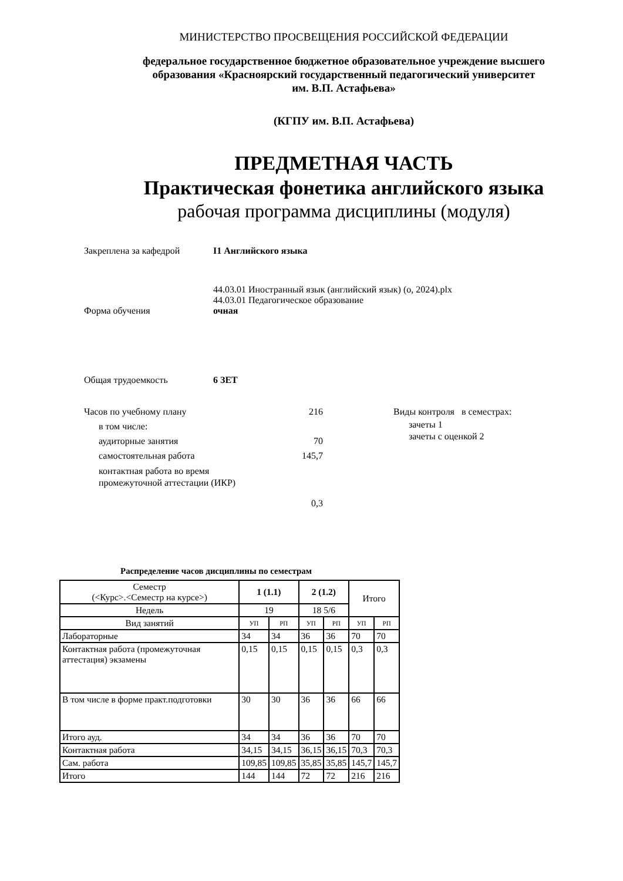МИНИСТЕРСТВО ПРОСВЕЩЕНИЯ РОССИЙСКОЙ ФЕДЕРАЦИИ
федеральное государственное бюджетное образовательное учреждение высшего
образования «Красноярский государственный педагогический университет
им. В.П. Астафьева»
(КГПУ им. В.П. Астафьева)
ПРЕДМЕТНАЯ ЧАСТЬ
Практическая фонетика английского языка
рабочая программа дисциплины (модуля)
Закреплена за кафедрой I1 Английского языка
44.03.01 Иностранный язык (английский язык) (о, 2024).plx
44.03.01 Педагогическое образование
Форма обучения очная
Общая трудоемкость 6 ЗЕТ
Часов по учебному плану 216
в том числе:
аудиторные занятия 70
самостоятельная работа 145,7
контактная работа во время
промежуточной аттестации (ИКР)
0,3
Виды контроля в семестрах:
зачеты 1
зачеты с оценкой 2
Распределение часов дисциплины по семестрам
| Семестр (<Курс>.<Семестр на курсе>) | 1 (1.1) | | 2 (1.2) | | Итого | |
| Недель | 19 | | 18 5/6 | | | |
| Вид занятий | УП | РП | УП | РП | УП | РП |
| Лабораторные | 34 | 34 | 36 | 36 | 70 | 70 |
| Контактная работа (промежуточная аттестация) экзамены | 0,15 | 0,15 | 0,15 | 0,15 | 0,3 | 0,3 |
| В том числе в форме практ.подготовки | 30 | 30 | 36 | 36 | 66 | 66 |
| Итого ауд. | 34 | 34 | 36 | 36 | 70 | 70 |
| Контактная работа | 34,15 | 34,15 | 36,15 | 36,15 | 70,3 | 70,3 |
| Сам. работа | 109,85 | 109,85 | 35,85 | 35,85 | 145,7 | 145,7 |
| Итого | 144 | 144 | 72 | 72 | 216 | 216 |